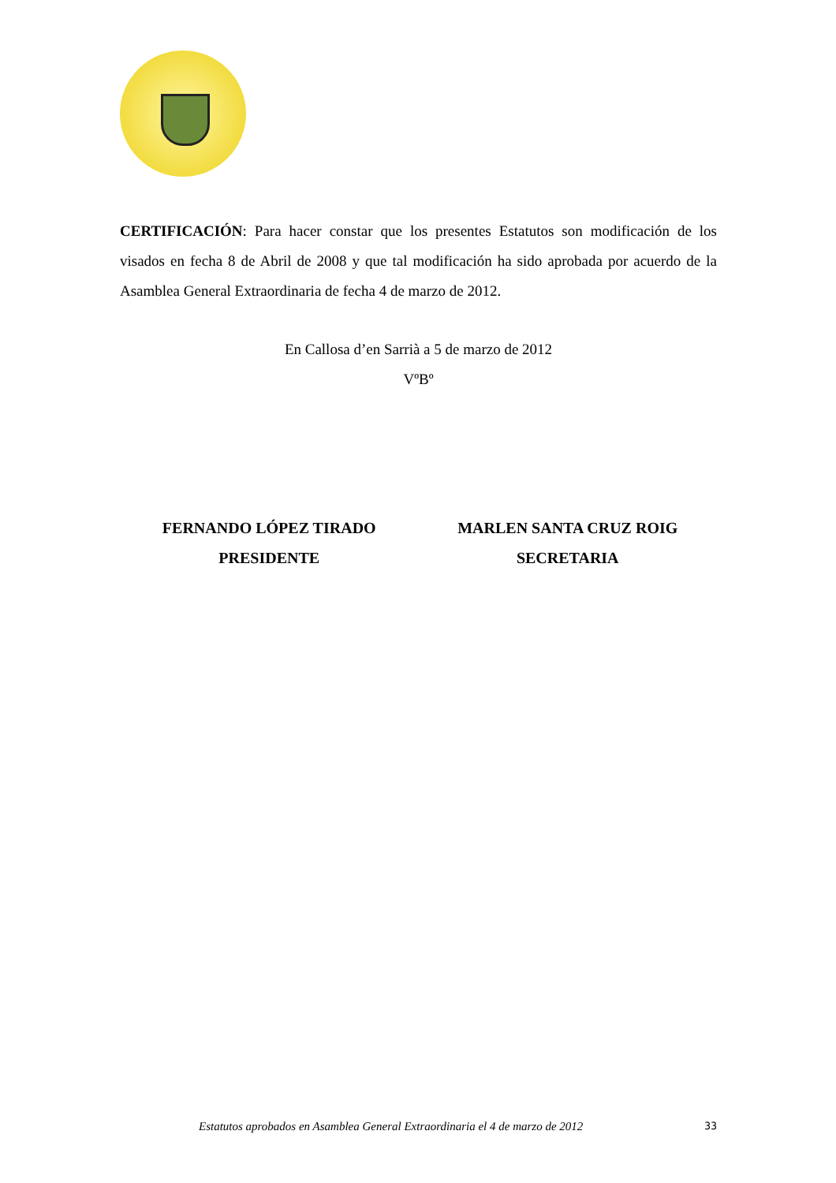CERTIFICACIÓN: Para hacer constar que los presentes Estatutos son modificación de los visados en fecha 8 de Abril de 2008 y que tal modificación ha sido aprobada por acuerdo de la Asamblea General Extraordinaria de fecha 4 de marzo de 2012.
En Callosa d’en Sarrià a 5 de marzo de 2012
VºBº
FERNANDO LÓPEZ TIRADO
PRESIDENTE
MARLEN SANTA CRUZ ROIG
SECRETARIA
Estatutos aprobados en Asamblea General Extraordinaria el 4 de marzo de 2012 33